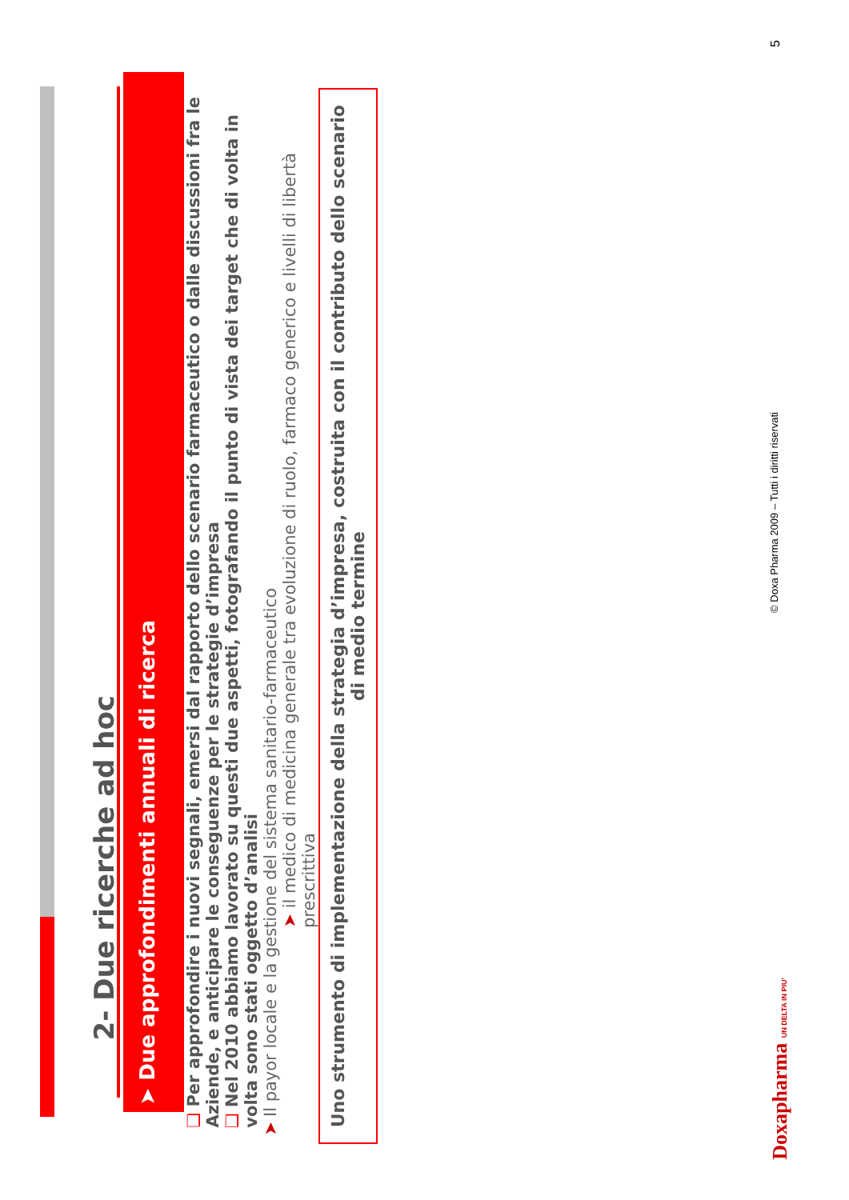2- Due ricerche ad hoc
➤ Due approfondimenti annuali di ricerca
❑ Per approfondire i nuovi segnali, emersi dal rapporto dello scenario farmaceutico o dalle discussioni fra le Aziende, e anticipare le conseguenze per le strategie d’impresa
❑ Nel 2010 abbiamo lavorato su questi due aspetti, fotografando il punto di vista dei target che di volta in volta sono stati oggetto d’analisi
➤ Il payor locale e la gestione del sistema sanitario-farmaceutico
➤ il medico di medicina generale tra evoluzione di ruolo, farmaco generico e livelli di libertà prescrittiva
Uno strumento di implementazione della strategia d’impresa, costruita con il contributo dello scenario di medio termine
Doxapharma UN DELTA IN PIU’ © Doxa Pharma 2009 – Tutti i diritti riservati 5